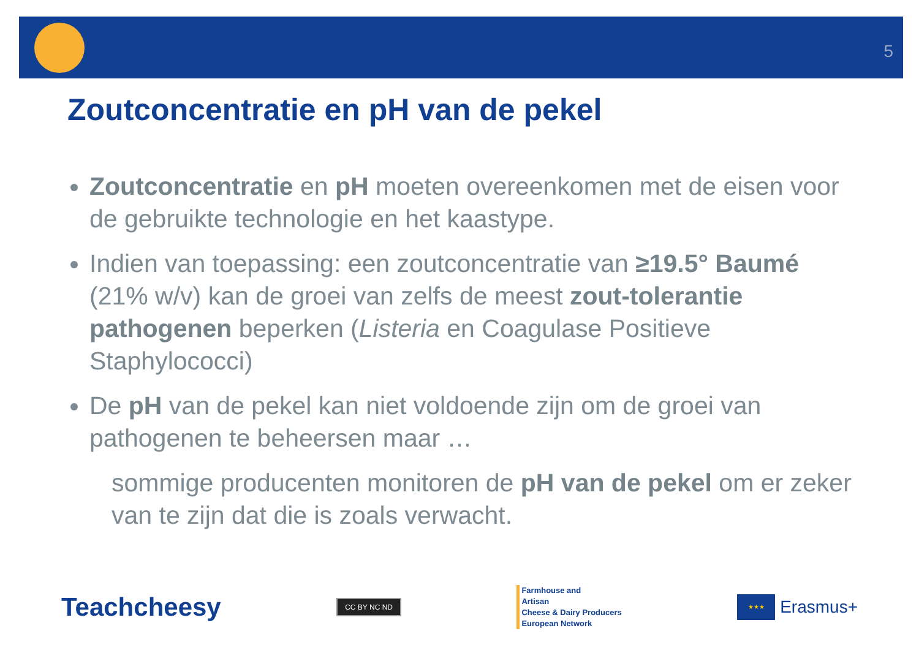5
Zoutconcentratie en pH van de pekel
Zoutconcentratie en pH moeten overeenkomen met de eisen voor de gebruikte technologie en het kaastype.
Indien van toepassing: een zoutconcentratie van ≥19.5° Baumé (21% w/v) kan de groei van zelfs de meest zout-tolerantie pathogenen beperken (Listeria en Coagulase Positieve Staphylococci)
De pH van de pekel kan niet voldoende zijn om de groei van pathogenen te beheersen maar …
sommige producenten monitoren de pH van de pekel om er zeker van te zijn dat die is zoals verwacht.
Teachcheesy
CC BY NC ND
Farmhouse and
Artisan
Cheese & Dairy Producers
European Network
★★★
Erasmus+